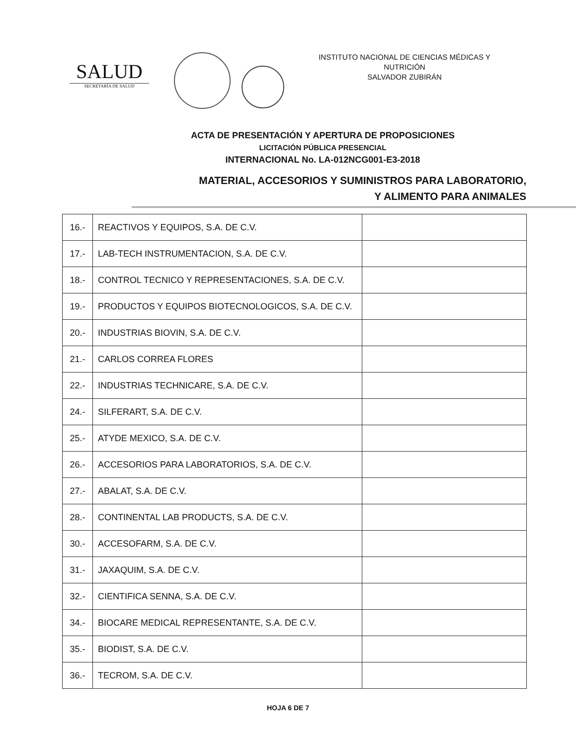SALUD
SECRETARÍA DE SALUD
INSTITUTO NACIONAL DE CIENCIAS MÉDICAS Y NUTRICIÓN
SALVADOR ZUBIRÁN
ACTA DE PRESENTACIÓN Y APERTURA DE PROPOSICIONES
LICITACIÓN PÚBLICA PRESENCIAL
INTERNACIONAL No. LA-012NCG001-E3-2018
MATERIAL, ACCESORIOS Y SUMINISTROS PARA LABORATORIO,
Y ALIMENTO PARA ANIMALES
| 16.- | REACTIVOS Y EQUIPOS, S.A. DE C.V. | |
| 17.- | LAB-TECH INSTRUMENTACION, S.A. DE C.V. | |
| 18.- | CONTROL TECNICO Y REPRESENTACIONES, S.A. DE C.V. | |
| 19.- | PRODUCTOS Y EQUIPOS BIOTECNOLOGICOS, S.A. DE C.V. | |
| 20.- | INDUSTRIAS BIOVIN, S.A. DE C.V. | |
| 21.- | CARLOS CORREA FLORES | |
| 22.- | INDUSTRIAS TECHNICARE, S.A. DE C.V. | |
| 24.- | SILFERART, S.A. DE C.V. | |
| 25.- | ATYDE MEXICO, S.A. DE C.V. | |
| 26.- | ACCESORIOS PARA LABORATORIOS, S.A. DE C.V. | |
| 27.- | ABALAT, S.A. DE C.V. | |
| 28.- | CONTINENTAL LAB PRODUCTS, S.A. DE C.V. | |
| 30.- | ACCESOFARM, S.A. DE C.V. | |
| 31.- | JAXAQUIM, S.A. DE C.V. | |
| 32.- | CIENTIFICA SENNA, S.A. DE C.V. | |
| 34.- | BIOCARE MEDICAL REPRESENTANTE, S.A. DE C.V. | |
| 35.- | BIODIST, S.A. DE C.V. | |
| 36.- | TECROM, S.A. DE C.V. | |
HOJA 6 DE 7